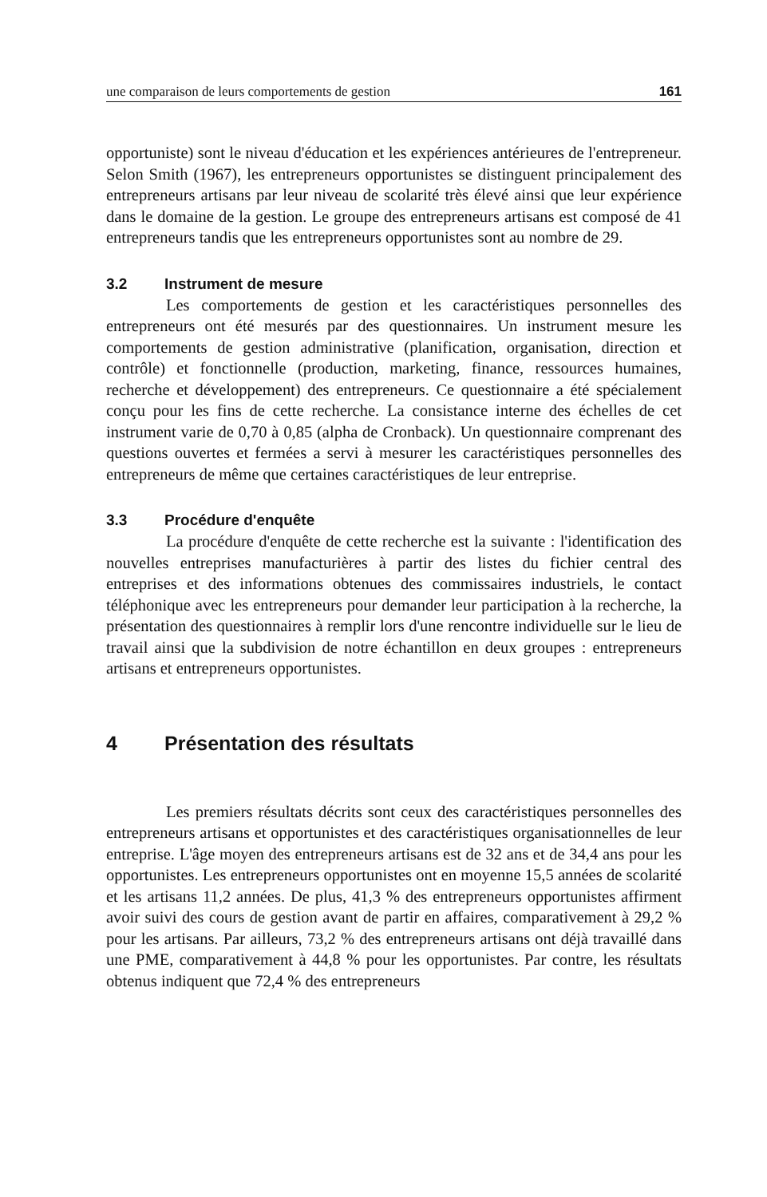une comparaison de leurs comportements de gestion 161
opportuniste) sont le niveau d'éducation et les expériences antérieures de l'entrepreneur. Selon Smith (1967), les entrepreneurs opportunistes se distinguent principalement des entrepreneurs artisans par leur niveau de scolarité très élevé ainsi que leur expérience dans le domaine de la gestion. Le groupe des entrepreneurs artisans est composé de 41 entrepreneurs tandis que les entrepreneurs opportunistes sont au nombre de 29.
3.2 Instrument de mesure
Les comportements de gestion et les caractéristiques personnelles des entrepreneurs ont été mesurés par des questionnaires. Un instrument mesure les comportements de gestion administrative (planification, organisation, direction et contrôle) et fonctionnelle (production, marketing, finance, ressources humaines, recherche et développement) des entrepreneurs. Ce questionnaire a été spécialement conçu pour les fins de cette recherche. La consistance interne des échelles de cet instrument varie de 0,70 à 0,85 (alpha de Cronback). Un questionnaire comprenant des questions ouvertes et fermées a servi à mesurer les caractéristiques personnelles des entrepreneurs de même que certaines caractéristiques de leur entreprise.
3.3 Procédure d'enquête
La procédure d'enquête de cette recherche est la suivante : l'identification des nouvelles entreprises manufacturières à partir des listes du fichier central des entreprises et des informations obtenues des commissaires industriels, le contact téléphonique avec les entrepreneurs pour demander leur participation à la recherche, la présentation des questionnaires à remplir lors d'une rencontre individuelle sur le lieu de travail ainsi que la subdivision de notre échantillon en deux groupes : entrepreneurs artisans et entrepreneurs opportunistes.
4 Présentation des résultats
Les premiers résultats décrits sont ceux des caractéristiques personnelles des entrepreneurs artisans et opportunistes et des caractéristiques organisationnelles de leur entreprise. L'âge moyen des entrepreneurs artisans est de 32 ans et de 34,4 ans pour les opportunistes. Les entrepreneurs opportunistes ont en moyenne 15,5 années de scolarité et les artisans 11,2 années. De plus, 41,3 % des entrepreneurs opportunistes affirment avoir suivi des cours de gestion avant de partir en affaires, comparativement à 29,2 % pour les artisans. Par ailleurs, 73,2 % des entrepreneurs artisans ont déjà travaillé dans une PME, comparativement à 44,8 % pour les opportunistes. Par contre, les résultats obtenus indiquent que 72,4 % des entrepreneurs